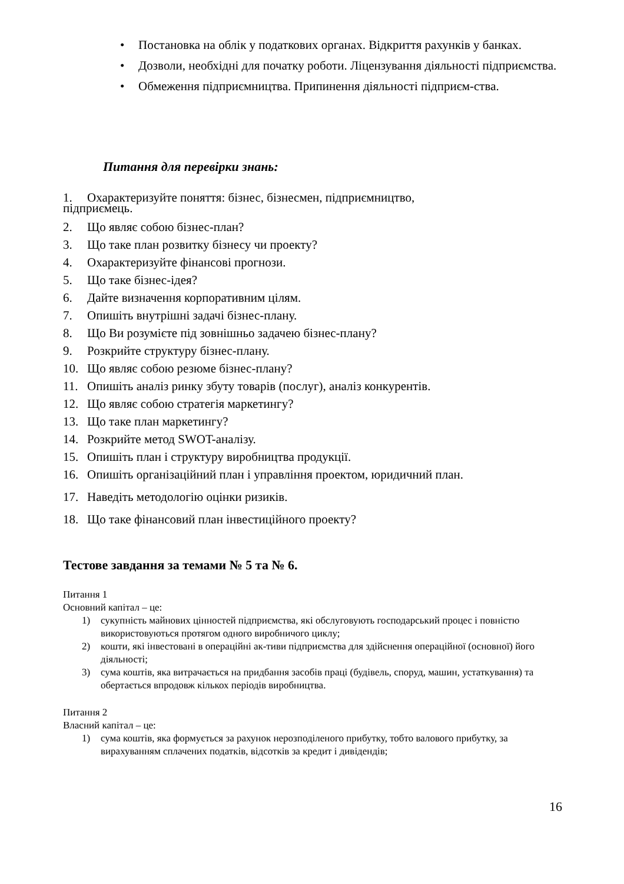• Постановка на облік у податкових органах. Відкриття рахунків у банках.
• Дозволи, необхідні для початку роботи. Ліцензування діяльності підприємства.
• Обмеження підприємництва. Припинення діяльності підприєм-ства.
Питання для перевірки знань:
1. Охарактеризуйте поняття: бізнес, бізнесмен, підприємництво,
підприємець.
2. Що являє собою бізнес-план?
3. Що таке план розвитку бізнесу чи проекту?
4. Охарактеризуйте фінансові прогнози.
5. Що таке бізнес-ідея?
6. Дайте визначення корпоративним цілям.
7. Опишіть внутрішні задачі бізнес-плану.
8. Що Ви розумієте під зовнішньо задачею бізнес-плану?
9. Розкрийте структуру бізнес-плану.
10. Що являє собою резюме бізнес-плану?
11. Опишіть аналіз ринку збуту товарів (послуг), аналіз конкурентів.
12. Що являє собою стратегія маркетингу?
13. Що таке план маркетингу?
14. Розкрийте метод SWOT-аналізу.
15. Опишіть план і структуру виробництва продукції.
16. Опишіть організаційний план і управління проектом, юридичний план.
17. Наведіть методологію оцінки ризиків.
18. Що таке фінансовий план інвестиційного проекту?
Тестове завдання за темами № 5 та № 6.
Питання 1
Основний капітал – це:
1) сукупність майнових цінностей підприємства, які обслуговують господарський процес і повністю використовуються протягом одного виробничого циклу;
2) кошти, які інвестовані в операційні ак-тиви підприємства для здійснення операційної (основної) його діяльності;
3) сума коштів, яка витрачається на придбання засобів праці (будівель, споруд, машин, устаткування) та обертається впродовж кількох періодів виробництва.
Питання 2
Власний капітал – це:
1) сума коштів, яка формується за рахунок нерозподіленого прибутку, тобто валового прибутку, за вирахуванням сплачених податків, відсотків за кредит і дивідендів;
16